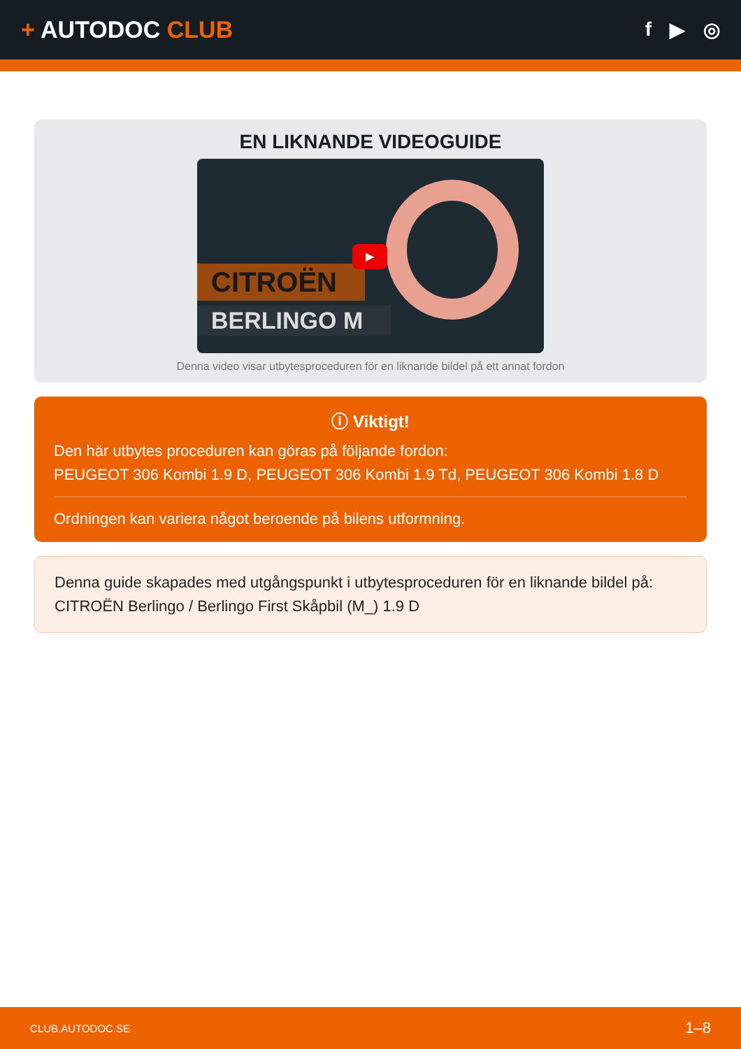+ AUTODOC CLUB
f ▶ ◎
EN LIKNANDE VIDEOGUIDE
CITROËN
BERLINGO M
▶
Denna video visar utbytesproceduren för en liknande bildel på ett annat fordon
ⓘ Viktigt!
Den här utbytes proceduren kan göras på följande fordon:
PEUGEOT 306 Kombi 1.9 D, PEUGEOT 306 Kombi 1.9 Td, PEUGEOT 306 Kombi 1.8 D
Ordningen kan variera något beroende på bilens utformning.
Denna guide skapades med utgångspunkt i utbytesproceduren för en liknande bildel på: CITROËN Berlingo / Berlingo First Skåpbil (M_) 1.9 D
CLUB.AUTODOC.SE 1–8